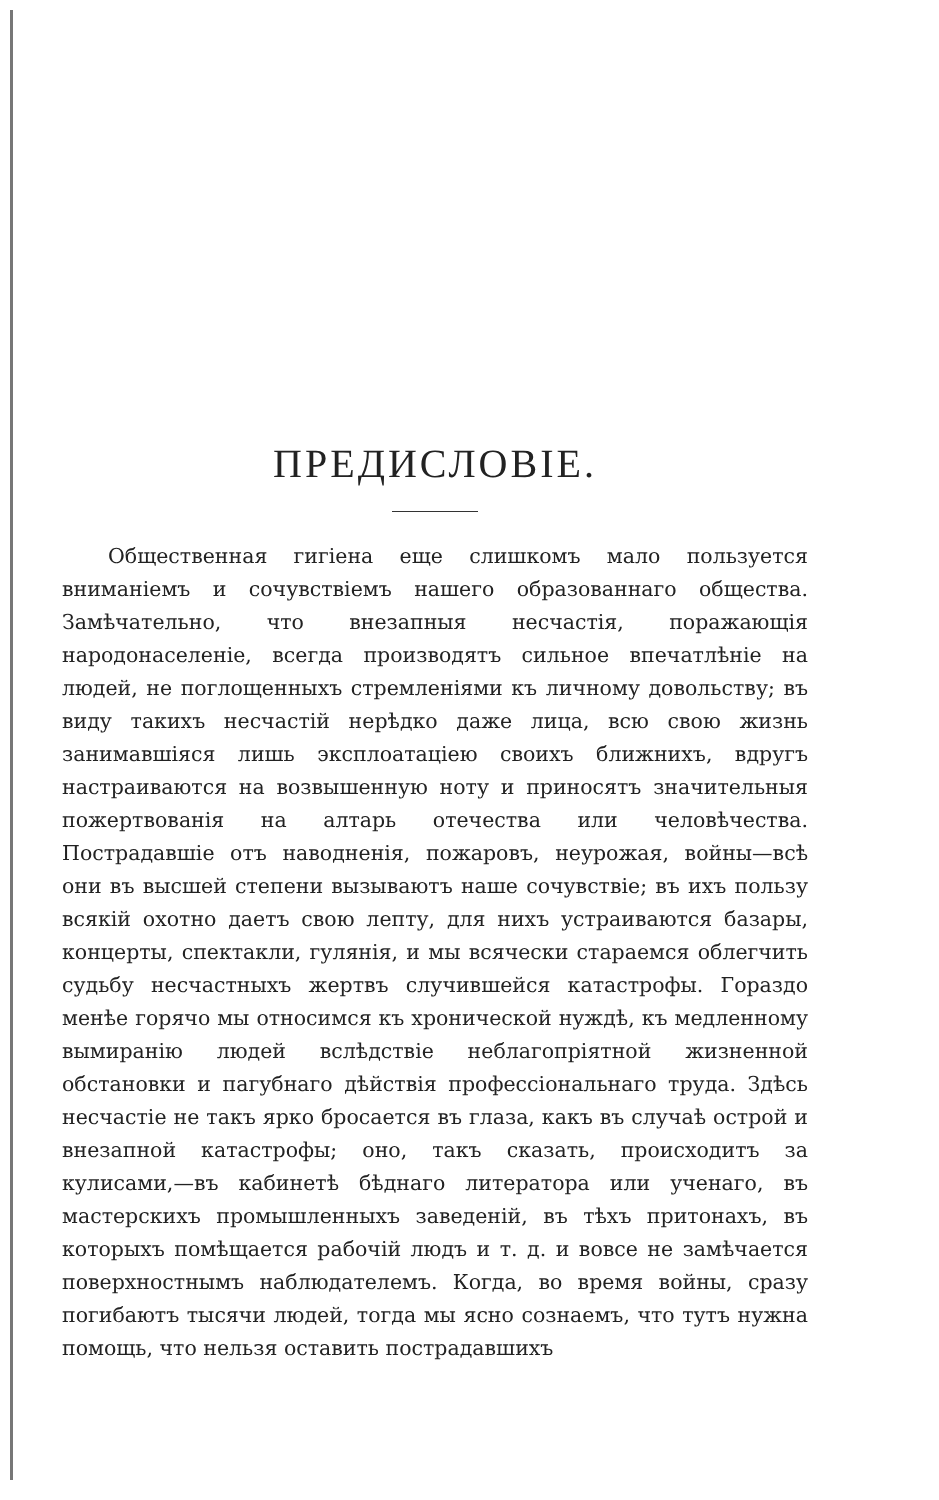ПРЕДИСЛОВІЕ.
Общественная гигіена еще слишкомъ мало пользуется вниманіемъ и сочувствіемъ нашего образованнаго общества. Замѣчательно, что внезапныя несчастія, поражающія народонаселеніе, всегда производятъ сильное впечатлѣніе на людей, не поглощенныхъ стремленіями къ личному довольству; въ виду такихъ несчастій нерѣдко даже лица, всю свою жизнь занимавшіяся лишь эксплоатаціею своихъ ближнихъ, вдругъ настраиваются на возвышенную ноту и приносятъ значительныя пожертвованія на алтарь отечества или человѣчества. Пострадавшіе отъ наводненія, пожаровъ, неурожая, войны—всѣ они въ высшей степени вызываютъ наше сочувствіе; въ ихъ пользу всякій охотно даетъ свою лепту, для нихъ устраиваются базары, концерты, спектакли, гулянія, и мы всячески стараемся облегчить судьбу несчастныхъ жертвъ случившейся катастрофы. Гораздо менѣе горячо мы относимся къ хронической нуждѣ, къ медленному вымиранію людей вслѣдствіе неблагопріятной жизненной обстановки и пагубнаго дѣйствія профессіональнаго труда. Здѣсь несчастіе не такъ ярко бросается въ глаза, какъ въ случаѣ острой и внезапной катастрофы; оно, такъ сказать, происходитъ за кулисами,—въ кабинетѣ бѣднаго литератора или ученаго, въ мастерскихъ промышленныхъ заведеній, въ тѣхъ притонахъ, въ которыхъ помѣщается рабочій людъ и т. д. и вовсе не замѣчается поверхностнымъ наблюдателемъ. Когда, во время войны, сразу погибаютъ тысячи людей, тогда мы ясно сознаемъ, что тутъ нужна помощь, что нельзя оставить пострадавшихъ